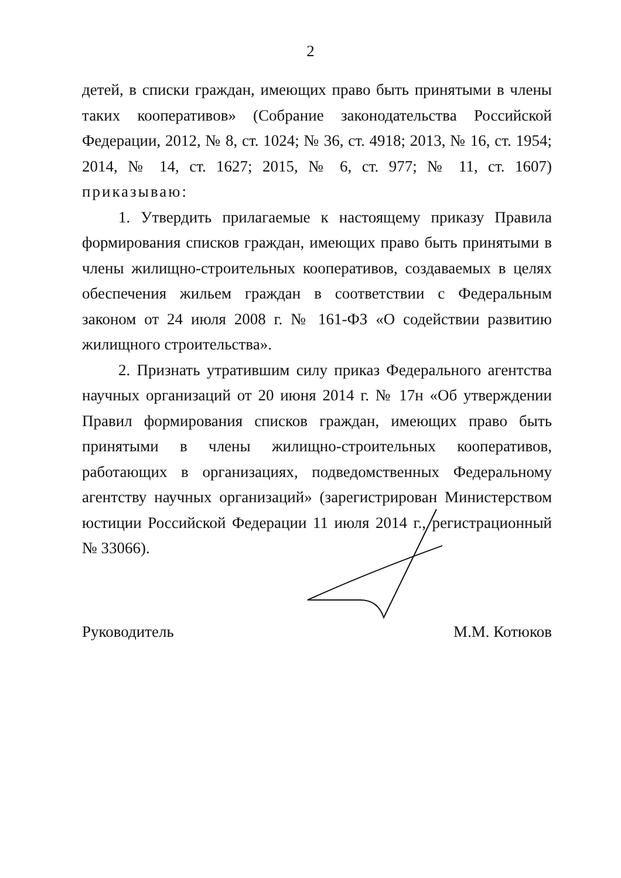2
детей, в списки граждан, имеющих право быть принятыми в члены таких кооперативов» (Собрание законодательства Российской Федерации, 2012, № 8, ст. 1024; № 36, ст. 4918; 2013, № 16, ст. 1954; 2014, № 14, ст. 1627; 2015, № 6, ст. 977; № 11, ст. 1607) приказываю:
1. Утвердить прилагаемые к настоящему приказу Правила формирования списков граждан, имеющих право быть принятыми в члены жилищно-строительных кооперативов, создаваемых в целях обеспечения жильем граждан в соответствии с Федеральным законом от 24 июля 2008 г. № 161-ФЗ «О содействии развитию жилищного строительства».
2. Признать утратившим силу приказ Федерального агентства научных организаций от 20 июня 2014 г. № 17н «Об утверждении Правил формирования списков граждан, имеющих право быть принятыми в члены жилищно-строительных кооперативов, работающих в организациях, подведомственных Федеральному агентству научных организаций» (зарегистрирован Министерством юстиции Российской Федерации 11 июля 2014 г., регистрационный № 33066).
Руководитель М.М. Котюков